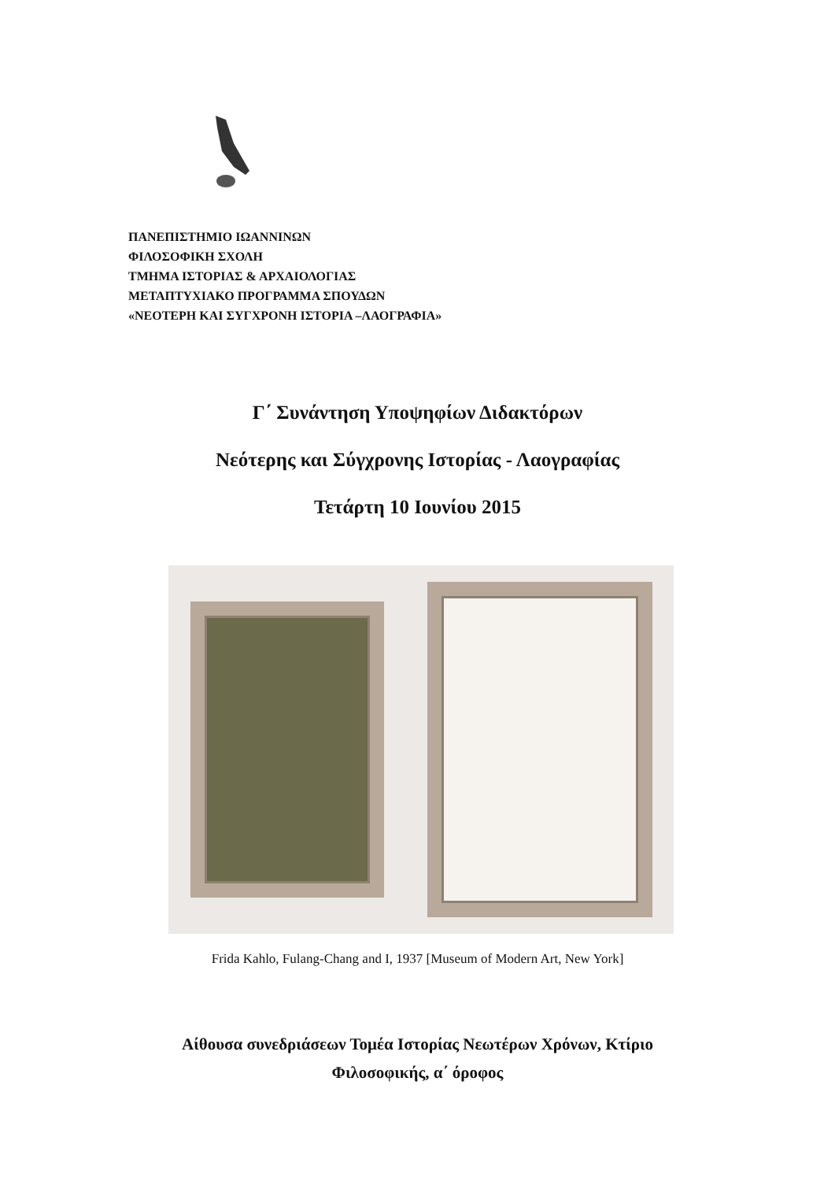ΠΑΝΕΠΙΣΤΗΜΙΟ ΙΩΑΝΝΙΝΩΝ
ΦΙΛΟΣΟΦΙΚΗ ΣΧΟΛΗ
ΤΜΗΜΑ ΙΣΤΟΡΙΑΣ & ΑΡΧΑΙΟΛΟΓΙΑΣ
ΜΕΤΑΠΤΥΧΙΑΚΟ ΠΡΟΓΡΑΜΜΑ ΣΠΟΥΔΩΝ
«ΝΕΟΤΕΡΗ ΚΑΙ ΣΥΓΧΡΟΝΗ ΙΣΤΟΡΙΑ –ΛΑΟΓΡΑΦΙΑ»
Γ΄ Συνάντηση Υποψηφίων Διδακτόρων
Νεότερης και Σύγχρονης Ιστορίας - Λαογραφίας
Τετάρτη 10 Ιουνίου 2015
Frida Kahlo, Fulang-Chang and I, 1937 [Museum of Modern Art, New York]
Αίθουσα συνεδριάσεων Τομέα Ιστορίας Νεωτέρων Χρόνων, Κτίριο
Φιλοσοφικής, α΄ όροφος